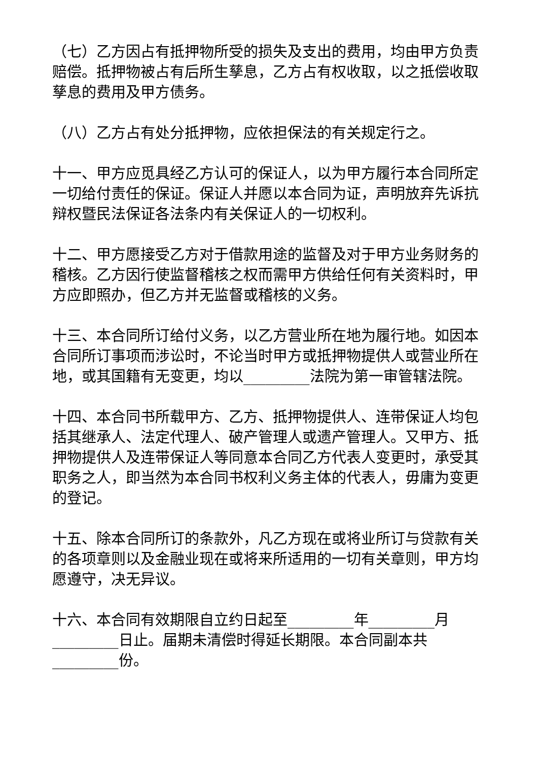（七）乙方因占有抵押物所受的损失及支出的费用，均由甲方负责赔偿。抵押物被占有后所生孳息，乙方占有权收取，以之抵偿收取孳息的费用及甲方债务。
（八）乙方占有处分抵押物，应依担保法的有关规定行之。
十一、甲方应觅具经乙方认可的保证人，以为甲方履行本合同所定一切给付责任的保证。保证人并愿以本合同为证，声明放弃先诉抗辩权暨民法保证各法条内有关保证人的一切权利。
十二、甲方愿接受乙方对于借款用途的监督及对于甲方业务财务的稽核。乙方因行使监督稽核之权而需甲方供给任何有关资料时，甲方应即照办，但乙方并无监督或稽核的义务。
十三、本合同所订给付义务，以乙方营业所在地为履行地。如因本合同所订事项而涉讼时，不论当时甲方或抵押物提供人或营业所在地，或其国籍有无变更，均以_________法院为第一审管辖法院。
十四、本合同书所载甲方、乙方、抵押物提供人、连带保证人均包括其继承人、法定代理人、破产管理人或遗产管理人。又甲方、抵押物提供人及连带保证人等同意本合同乙方代表人变更时，承受其职务之人，即当然为本合同书权利义务主体的代表人，毋庸为变更的登记。
十五、除本合同所订的条款外，凡乙方现在或将业所订与贷款有关的各项章则以及金融业现在或将来所适用的一切有关章则，甲方均愿遵守，决无异议。
十六、本合同有效期限自立约日起至_________年_________月_________日止。届期未清偿时得延长期限。本合同副本共_________份。